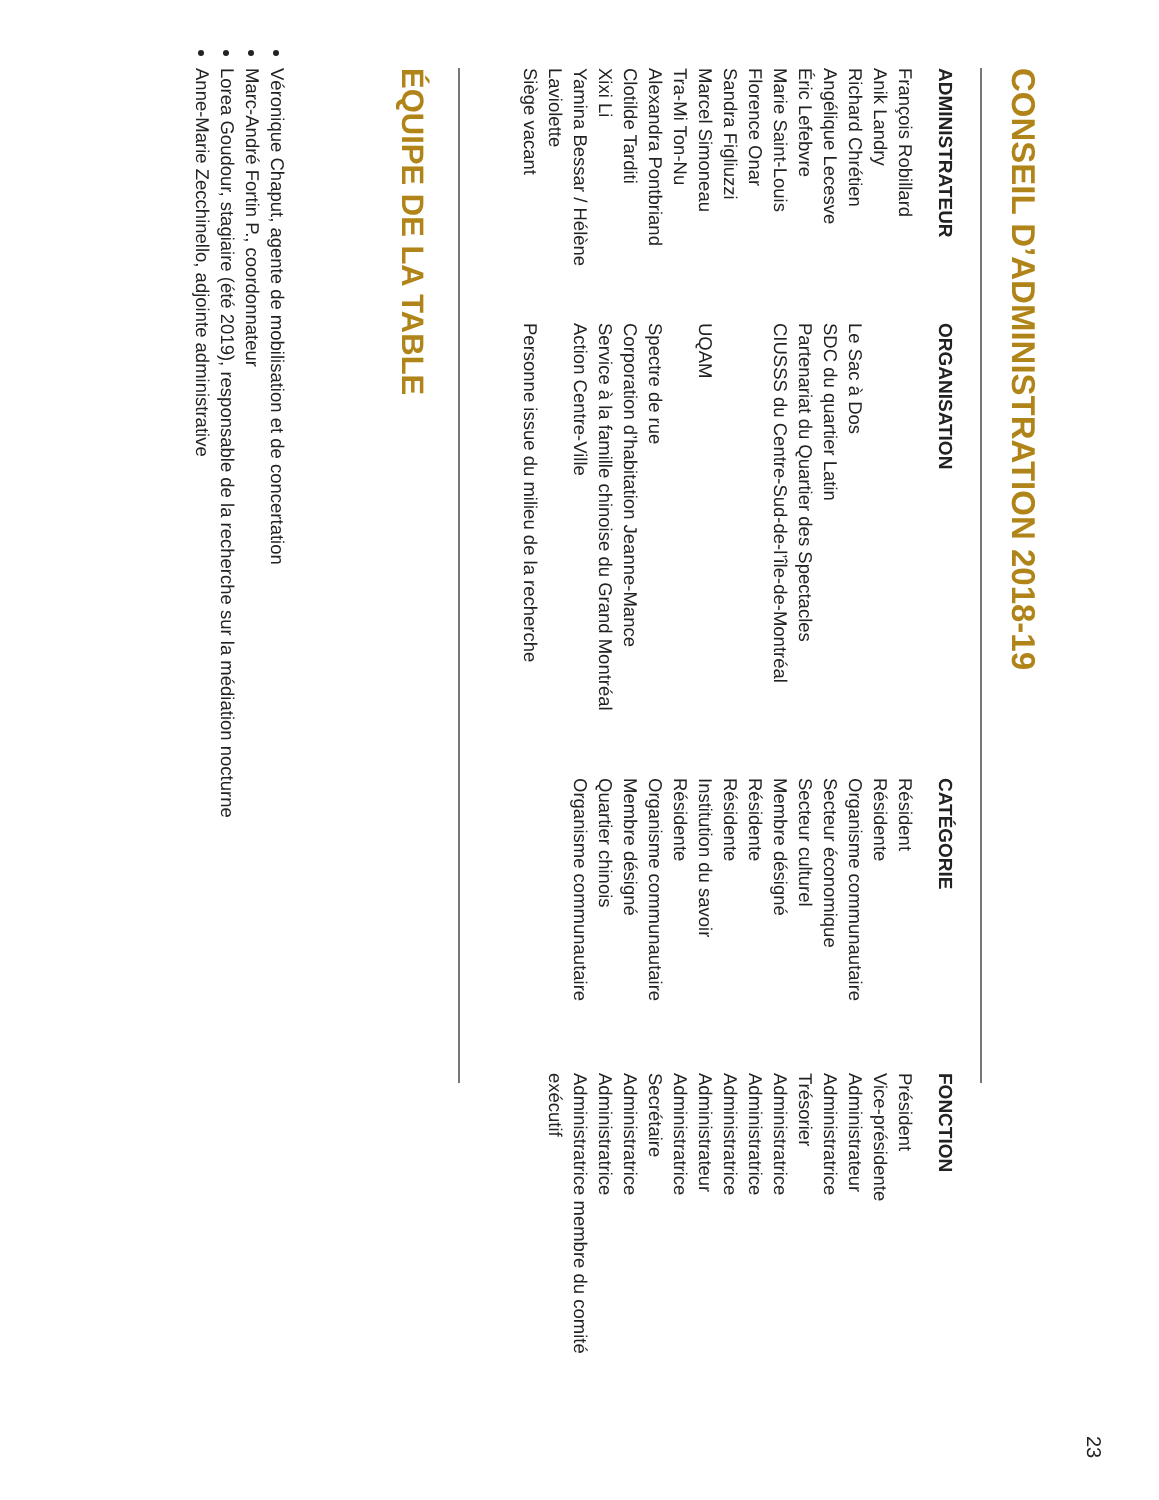23
CONSEIL D’ADMINISTRATION 2018-19
| ADMINISTRATEUR | ORGANISATION | CATÉGORIE | FONCTION |
| --- | --- | --- | --- |
| François Robillard | | Résident | Président |
| Anik Landry | | Résidente | Vice-présidente |
| Richard Chrétien | Le Sac à Dos | Organisme communautaire | Administrateur |
| Angélique Lecesve | SDC du quartier Latin | Secteur économique | Administratrice |
| Éric Lefebvre | Partenariat du Quartier des Spectacles | Secteur culturel | Trésorier |
| Marie Saint-Louis | CIUSSS du Centre-Sud-de-l’île-de-Montréal | Membre désigné | Administratrice |
| Florence Onar | | Résidente | Administratrice |
| Sandra Figliuzzi | | Résidente | Administratrice |
| Marcel Simoneau | UQAM | Institution du savoir | Administrateur |
| Tra-Mi Ton-Nu | | Résidente | Administratrice |
| Alexandra Pontbriand | Spectre de rue | Organisme communautaire | Secrétaire |
| Clotilde Tarditi | Corporation d’habitation Jeanne-Mance | Membre désigné | Administratrice |
| Xixi Li | Service à la famille chinoise du Grand Montréal | Quartier chinois | Administratrice |
| Yamina Bessar / Hélène Laviolette | Action Centre-Ville | Organisme communautaire | Administratrice membre du comité exécutif |
| Siège vacant | Personne issue du milieu de la recherche | | |
ÉQUIPE DE LA TABLE
Véronique Chaput, agente de mobilisation et de concertation
Marc-André Fortin P., coordonnateur
Lorea Goudour, stagiaire (été 2019), responsable de la recherche sur la médiation nocturne
Anne-Marie Zecchinello, adjointe administrative